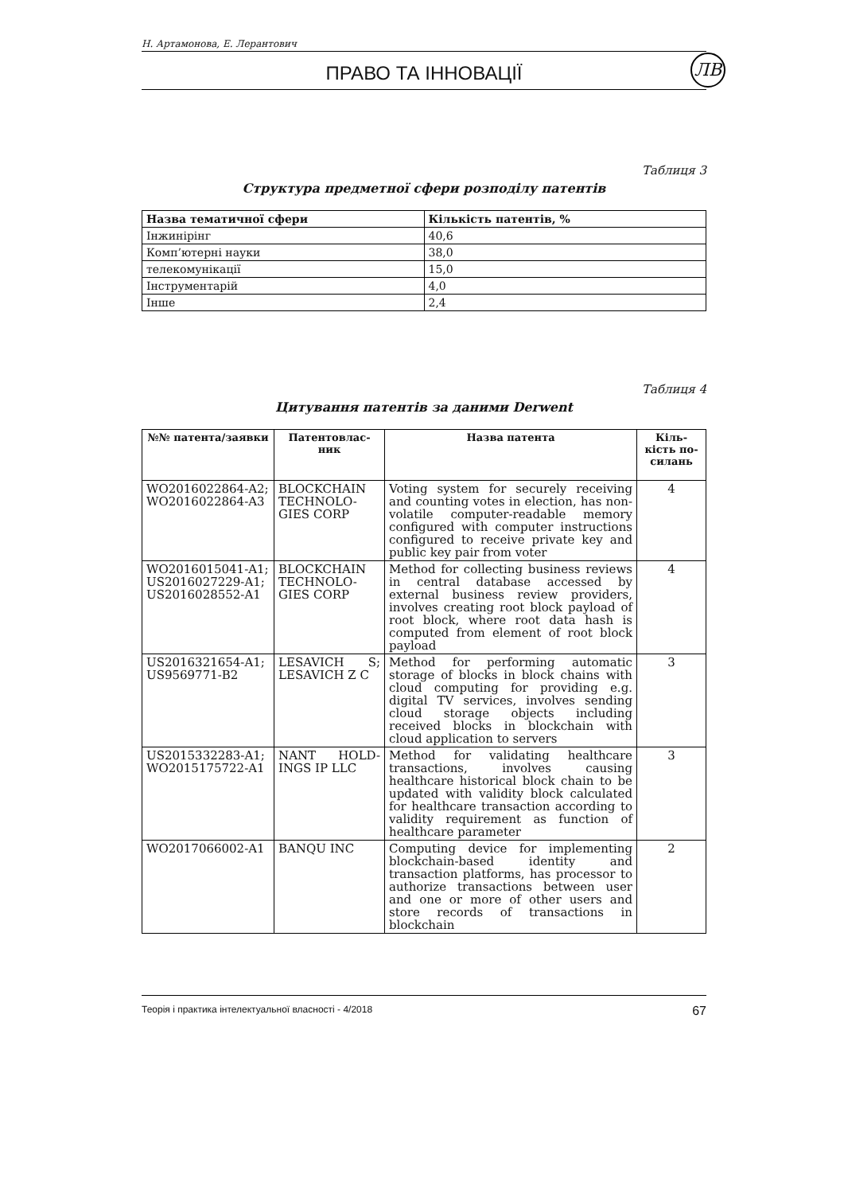Н. Артамонова, Е. Лерантович
ПРАВО ТА ІННОВАЦІЇ ЛВ
Таблиця 3
Структура предметної сфери розподілу патентів
| Назва тематичної сфери | Кількість патентів, % |
| --- | --- |
| Інжинірінг | 40,6 |
| Комп’ютерні науки | 38,0 |
| телекомунікації | 15,0 |
| Інструментарій | 4,0 |
| Інше | 2,4 |
Таблиця 4
Цитування патентів за даними Derwent
| №№ патента/заявки | Патентовлас-ник | Назва патента | Кіль-кість по-силань |
| --- | --- | --- | --- |
| WO2016022864-A2; WO2016022864-A3 | BLOCKCHAIN TECHNOLO-GIES CORP | Voting system for securely receiving and counting votes in election, has non-volatile computer-readable memory configured with computer instructions configured to receive private key and public key pair from voter | 4 |
| WO2016015041-A1; US2016027229-A1; US2016028552-A1 | BLOCKCHAIN TECHNOLO-GIES CORP | Method for collecting business reviews in central database accessed by external business review providers, involves creating root block payload of root block, where root data hash is computed from element of root block payload | 4 |
| US2016321654-A1; US9569771-B2 | LESAVICH S; LESAVICH Z C | Method for performing automatic storage of blocks in block chains with cloud computing for providing e.g. digital TV services, involves sending cloud storage objects including received blocks in blockchain with cloud application to servers | 3 |
| US2015332283-A1; WO2015175722-A1 | NANT HOLD-INGS IP LLC | Method for validating healthcare transactions, involves causing healthcare historical block chain to be updated with validity block calculated for healthcare transaction according to validity requirement as function of healthcare parameter | 3 |
| WO2017066002-A1 | BANQU INC | Computing device for implementing blockchain-based identity and transaction platforms, has processor to authorize transactions between user and one or more of other users and store records of transactions in blockchain | 2 |
Теорія і практика інтелектуальної власності - 4/2018 67